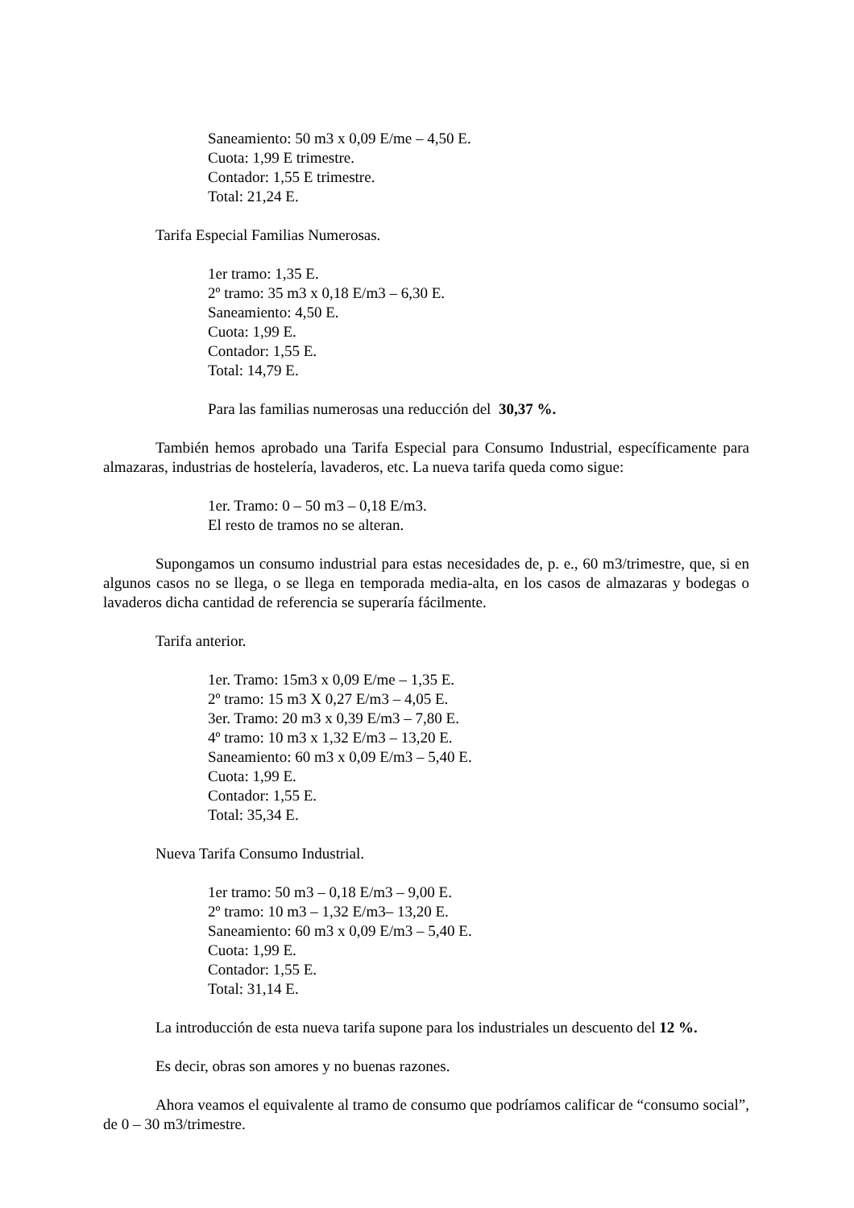Saneamiento: 50 m3 x 0,09 E/me – 4,50 E.
Cuota: 1,99 E trimestre.
Contador: 1,55 E trimestre.
Total: 21,24 E.
Tarifa Especial Familias Numerosas.
1er tramo: 1,35 E.
2º tramo: 35 m3 x 0,18 E/m3 – 6,30 E.
Saneamiento: 4,50 E.
Cuota: 1,99 E.
Contador: 1,55 E.
Total: 14,79 E.
Para las familias numerosas una reducción del 30,37 %.
También hemos aprobado una Tarifa Especial para Consumo Industrial, específicamente para almazaras, industrias de hostelería, lavaderos, etc. La nueva tarifa queda como sigue:
1er. Tramo: 0 – 50 m3 – 0,18 E/m3.
El resto de tramos no se alteran.
Supongamos un consumo industrial para estas necesidades de, p. e., 60 m3/trimestre, que, si en algunos casos no se llega, o se llega en temporada media-alta, en los casos de almazaras y bodegas o lavaderos dicha cantidad de referencia se superaría fácilmente.
Tarifa anterior.
1er. Tramo: 15m3 x 0,09 E/me – 1,35 E.
2º tramo: 15 m3 X 0,27 E/m3 – 4,05 E.
3er. Tramo: 20 m3 x 0,39 E/m3 – 7,80 E.
4º tramo: 10 m3 x 1,32 E/m3 – 13,20 E.
Saneamiento: 60 m3 x 0,09 E/m3 – 5,40 E.
Cuota: 1,99 E.
Contador: 1,55 E.
Total: 35,34 E.
Nueva Tarifa Consumo Industrial.
1er tramo: 50 m3 – 0,18 E/m3 – 9,00 E.
2º tramo: 10 m3 – 1,32 E/m3– 13,20 E.
Saneamiento: 60 m3 x 0,09 E/m3 – 5,40 E.
Cuota: 1,99 E.
Contador: 1,55 E.
Total: 31,14 E.
La introducción de esta nueva tarifa supone para los industriales un descuento del 12 %.
Es decir, obras son amores y no buenas razones.
Ahora veamos el equivalente al tramo de consumo que podríamos calificar de “consumo social”, de 0 – 30 m3/trimestre.